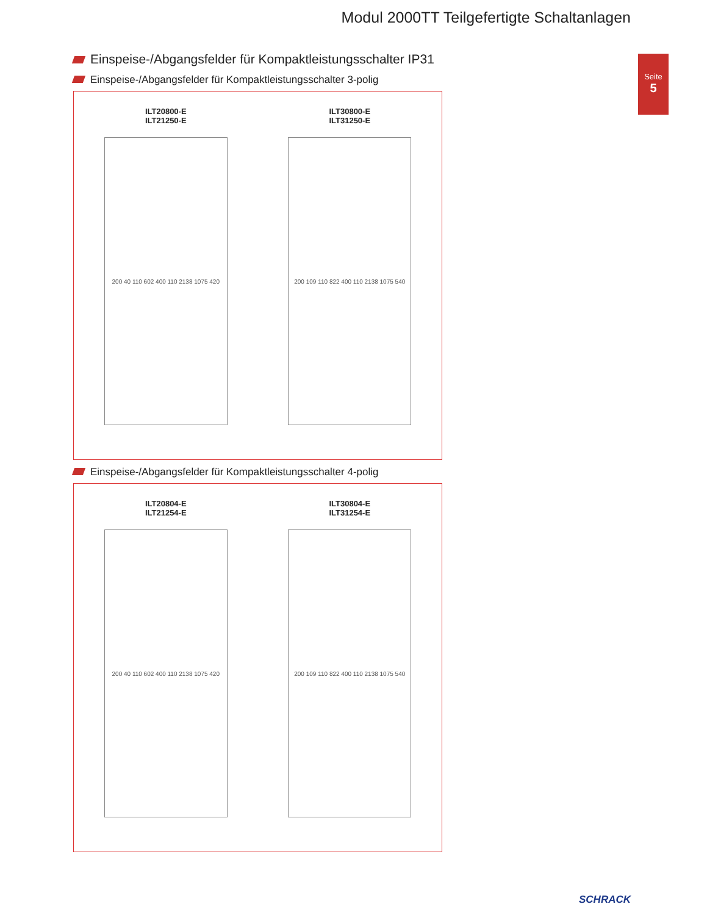Modul 2000TT Teilgefertigte Schaltanlagen
Seite
5
Einspeise-/Abgangsfelder für Kompaktleistungsschalter IP31
Einspeise-/Abgangsfelder für Kompaktleistungsschalter 3-polig
ILT20800-E
ILT21250-E
200 40 110 602 400 110 2138 1075 420
ILT30800-E
ILT31250-E
200 109 110 822 400 110 2138 1075 540
Einspeise-/Abgangsfelder für Kompaktleistungsschalter 4-polig
ILT20804-E
ILT21254-E
200 40 110 602 400 110 2138 1075 420
ILT30804-E
ILT31254-E
200 109 110 822 400 110 2138 1075 540
SCHRACK